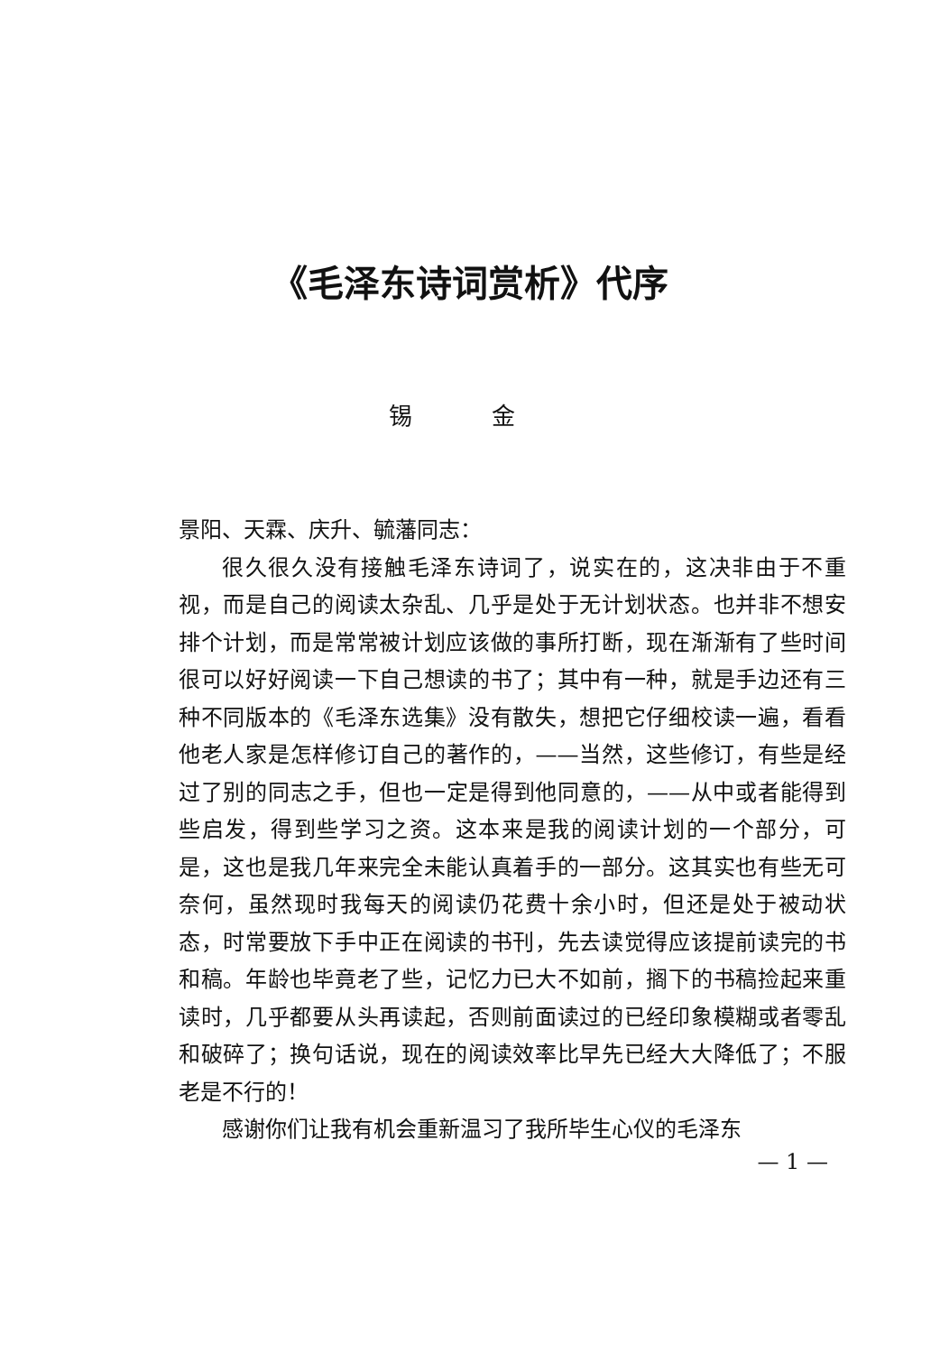《毛泽东诗词赏析》代序
锡 金
景阳、天霖、庆升、毓藩同志：
很久很久没有接触毛泽东诗词了，说实在的，这决非由于不重视，而是自己的阅读太杂乱、几乎是处于无计划状态。也并非不想安排个计划，而是常常被计划应该做的事所打断，现在渐渐有了些时间很可以好好阅读一下自己想读的书了；其中有一种，就是手边还有三种不同版本的《毛泽东选集》没有散失，想把它仔细校读一遍，看看他老人家是怎样修订自己的著作的，——当然，这些修订，有些是经过了别的同志之手，但也一定是得到他同意的，——从中或者能得到些启发，得到些学习之资。这本来是我的阅读计划的一个部分，可是，这也是我几年来完全未能认真着手的一部分。这其实也有些无可奈何，虽然现时我每天的阅读仍花费十余小时，但还是处于被动状态，时常要放下手中正在阅读的书刊，先去读觉得应该提前读完的书和稿。年龄也毕竟老了些，记忆力已大不如前，搁下的书稿捡起来重读时，几乎都要从头再读起，否则前面读过的已经印象模糊或者零乱和破碎了；换句话说，现在的阅读效率比早先已经大大降低了；不服老是不行的！
感谢你们让我有机会重新温习了我所毕生心仪的毛泽东
— 1 —